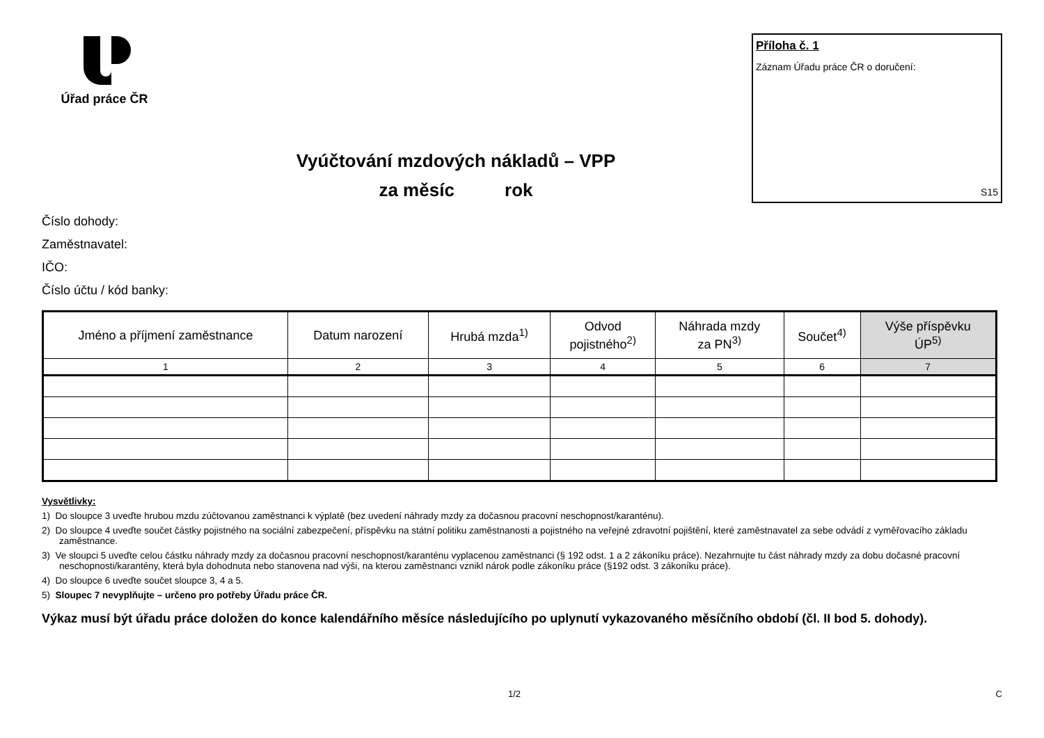Úřad práce ČR
Příloha č. 1
Záznam Úřadu práce ČR o doručení:
S15
Vyúčtování mzdových nákladů – VPP
za měsíc rok
Číslo dohody:
Zaměstnavatel:
IČO:
Číslo účtu / kód banky:
| Jméno a příjmení zaměstnance | Datum narození | Hrubá mzda<sup>1)</sup> | Odvod pojistného<sup>2)</sup> | Náhrada mzdy za PN<sup>3)</sup> | Součet<sup>4)</sup> | Výše příspěvku ÚP<sup>5)</sup> |
| --- | --- | --- | --- | --- | --- | --- |
| 1 | 2 | 3 | 4 | 5 | 6 | 7 |
Vysvětlivky:
1) Do sloupce 3 uveďte hrubou mzdu zúčtovanou zaměstnanci k výplatě (bez uvedení náhrady mzdy za dočasnou pracovní neschopnost/karanténu).
2) Do sloupce 4 uveďte součet částky pojistného na sociální zabezpečení, příspěvku na státní politiku zaměstnanosti a pojistného na veřejné zdravotní pojištění, které zaměstnavatel za sebe odvádí z vyměřovacího základu zaměstnance.
3) Ve sloupci 5 uveďte celou částku náhrady mzdy za dočasnou pracovní neschopnost/karanténu vyplacenou zaměstnanci (§ 192 odst. 1 a 2 zákoníku práce). Nezahrnujte tu část náhrady mzdy za dobu dočasné pracovní neschopnosti/karantény, která byla dohodnuta nebo stanovena nad výši, na kterou zaměstnanci vznikl nárok podle zákoníku práce (§192 odst. 3 zákoníku práce).
4) Do sloupce 6 uveďte součet sloupce 3, 4 a 5.
5) Sloupec 7 nevyplňujte – určeno pro potřeby Úřadu práce ČR.
Výkaz musí být úřadu práce doložen do konce kalendářního měsíce následujícího po uplynutí vykazovaného měsíčního období (čl. II bod 5. dohody).
1/2 C